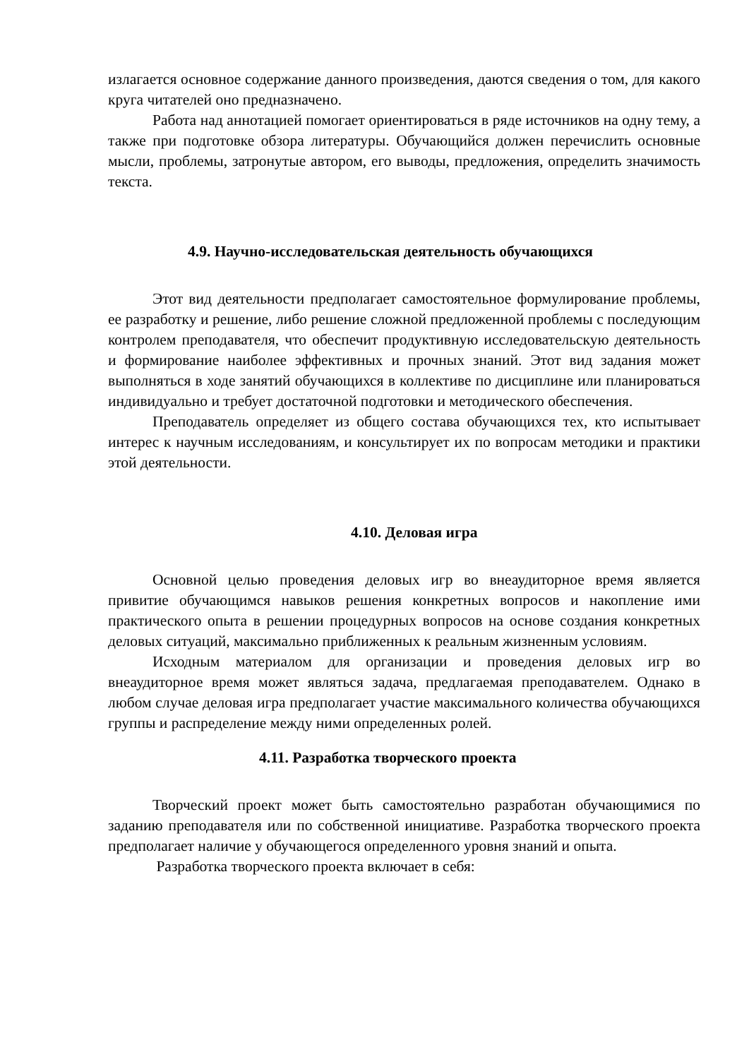излагается основное содержание данного произведения, даются сведения о том, для какого круга читателей оно предназначено.
Работа над аннотацией помогает ориентироваться в ряде источников на одну тему, а также при подготовке обзора литературы. Обучающийся должен перечислить основные мысли, проблемы, затронутые автором, его выводы, предложения, определить значимость текста.
4.9. Научно-исследовательская деятельность обучающихся
Этот вид деятельности предполагает самостоятельное формулирование проблемы, ее разработку и решение, либо решение сложной предложенной проблемы с последующим контролем преподавателя, что обеспечит продуктивную исследовательскую деятельность и формирование наиболее эффективных и прочных знаний. Этот вид задания может выполняться в ходе занятий обучающихся в коллективе по дисциплине или планироваться индивидуально и требует достаточной подготовки и методического обеспечения.
Преподаватель определяет из общего состава обучающихся тех, кто испытывает интерес к научным исследованиям, и консультирует их по вопросам методики и практики этой деятельности.
4.10. Деловая игра
Основной целью проведения деловых игр во внеаудиторное время является привитие обучающимся навыков решения конкретных вопросов и накопление ими практического опыта в решении процедурных вопросов на основе создания конкретных деловых ситуаций, максимально приближенных к реальным жизненным условиям.
Исходным материалом для организации и проведения деловых игр во внеаудиторное время может являться задача, предлагаемая преподавателем. Однако в любом случае деловая игра предполагает участие максимального количества обучающихся группы и распределение между ними определенных ролей.
4.11. Разработка творческого проекта
Творческий проект может быть самостоятельно разработан обучающимися по заданию преподавателя или по собственной инициативе. Разработка творческого проекта предполагает наличие у обучающегося определенного уровня знаний и опыта.
Разработка творческого проекта включает в себя: